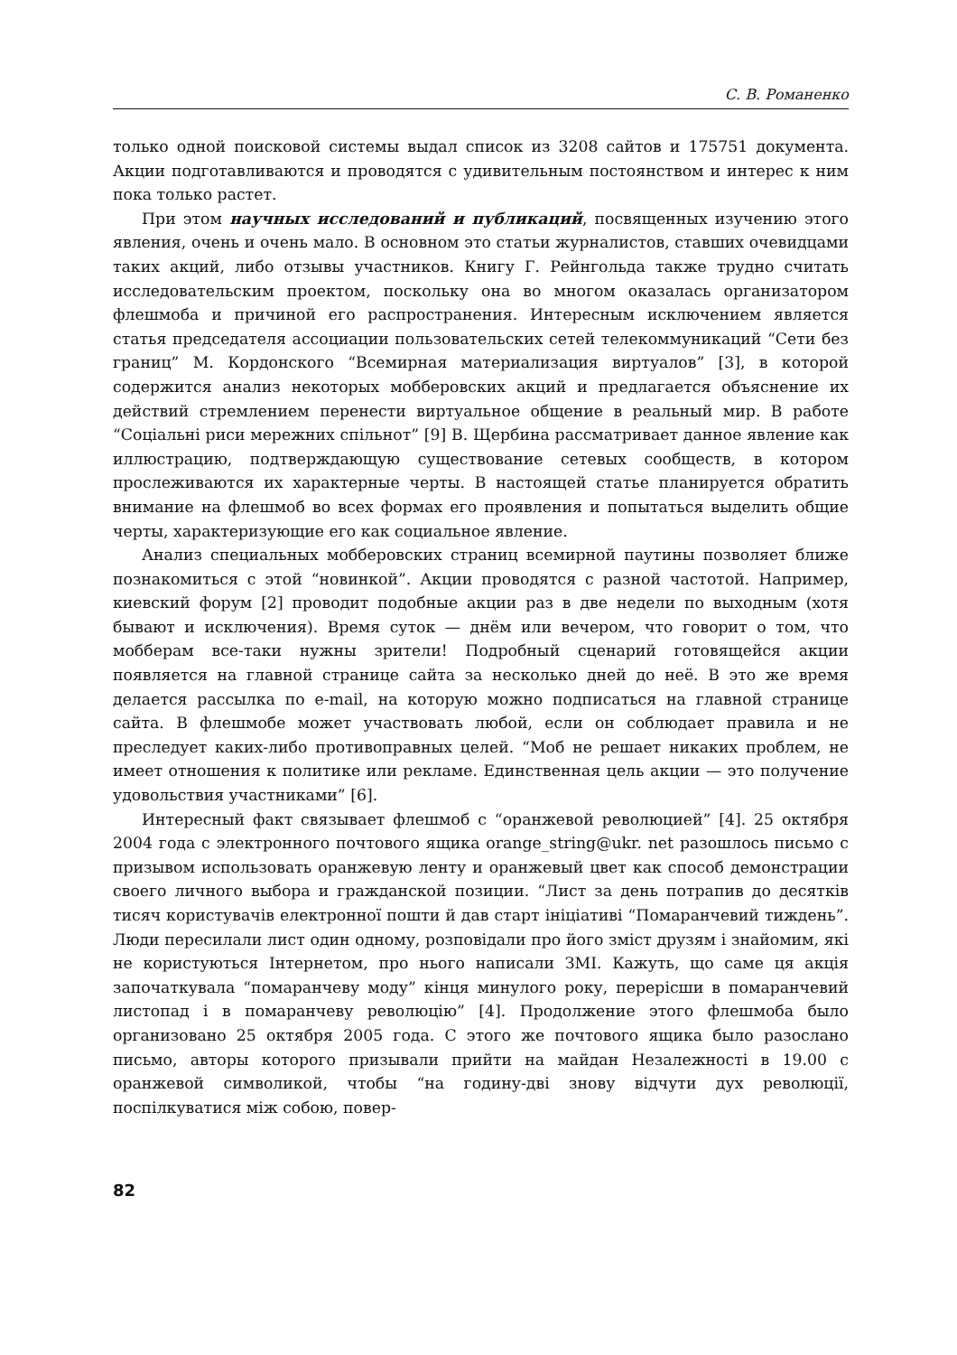С. В. Романенко
только одной поисковой системы выдал список из 3208 сайтов и 175751 документа. Акции подготавливаются и проводятся с удивительным постоянством и интерес к ним пока только растет.
При этом научных исследований и публикаций, посвященных изучению этого явления, очень и очень мало. В основном это статьи журналистов, ставших очевидцами таких акций, либо отзывы участников. Книгу Г. Рейнгольда также трудно считать исследовательским проектом, поскольку она во многом оказалась организатором флешмоба и причиной его распространения. Интересным исключением является статья председателя ассоциации пользовательских сетей телекоммуникаций “Сети без границ” М. Кордонского “Всемирная материализация виртуалов” [3], в которой содержится анализ некоторых мобберовских акций и предлагается объяснение их действий стремлением перенести виртуальное общение в реальный мир. В работе “Соціальні риси мережних спільнот” [9] В. Щербина рассматривает данное явление как иллюстрацию, подтверждающую существование сетевых сообществ, в котором прослеживаются их характерные черты. В настоящей статье планируется обратить внимание на флешмоб во всех формах его проявления и попытаться выделить общие черты, характеризующие его как социальное явление.
Анализ специальных мобберовских страниц всемирной паутины позволяет ближе познакомиться с этой “новинкой”. Акции проводятся с разной частотой. Например, киевский форум [2] проводит подобные акции раз в две недели по выходным (хотя бывают и исключения). Время суток — днём или вечером, что говорит о том, что мобберам все-таки нужны зрители! Подробный сценарий готовящейся акции появляется на главной странице сайта за несколько дней до неё. В это же время делается рассылка по e-mail, на которую можно подписаться на главной странице сайта. В флешмобе может участвовать любой, если он соблюдает правила и не преследует каких-либо противоправных целей. “Моб не решает никаких проблем, не имеет отношения к политике или рекламе. Единственная цель акции — это получение удовольствия участниками” [6].
Интересный факт связывает флешмоб с “оранжевой революцией” [4]. 25 октября 2004 года с электронного почтового ящика orange_string@ukr. net разошлось письмо с призывом использовать оранжевую ленту и оранжевый цвет как способ демонстрации своего личного выбора и гражданской позиции. “Лист за день потрапив до десятків тисяч користувачів електронної пошти й дав старт ініціативі “Помаранчевий тиждень”. Люди пересилали лист один одному, розповідали про його зміст друзям і знайомим, які не користуються Інтернетом, про нього написали ЗМІ. Кажуть, що саме ця акція започаткувала “помаранчеву моду” кінця минулого року, перерісши в помаранчевий листопад і в помаранчеву революцію” [4]. Продолжение этого флешмоба было организовано 25 октября 2005 года. С этого же почтового ящика было разослано письмо, авторы которого призывали прийти на майдан Незалежності в 19.00 с оранжевой символикой, чтобы “на годину-дві знову відчути дух революції, поспілкуватися між собою, повер-
82